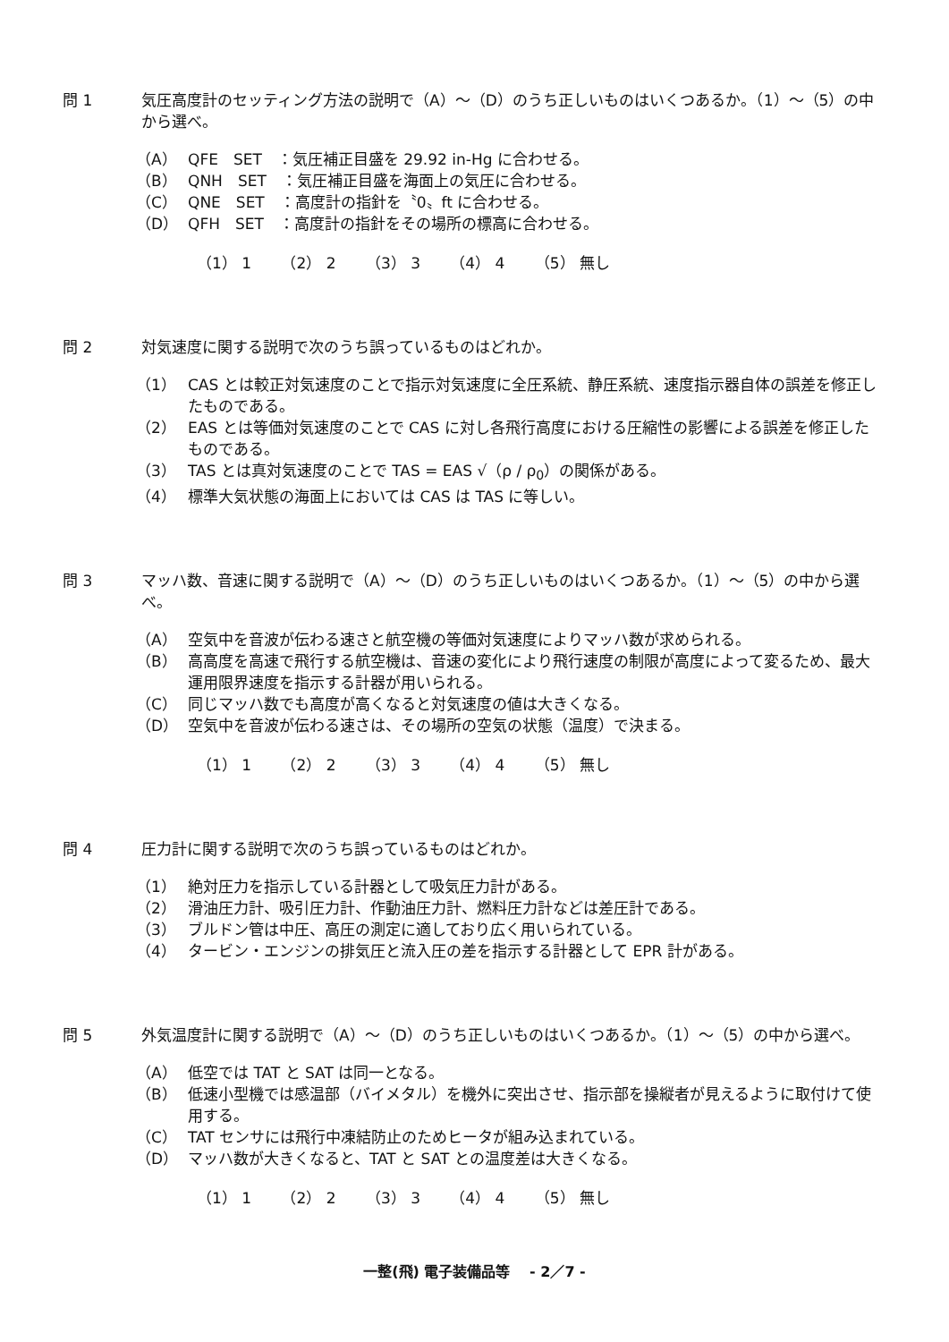問 1 気圧高度計のセッティング方法の説明で（A）～（D）のうち正しいものはいくつあるか。（1）～（5）の中から選べ。
（A） QFE　SET　：気圧補正目盛を 29.92 in-Hg に合わせる。
（B） QNH　SET　：気圧補正目盛を海面上の気圧に合わせる。
（C） QNE　SET　：高度計の指針を〝0〟ft に合わせる。
（D） QFH　SET　：高度計の指針をその場所の標高に合わせる。
（1） 1 （2） 2 （3） 3 （4） 4 （5） 無し
問 2 対気速度に関する説明で次のうち誤っているものはどれか。
（1） CAS とは較正対気速度のことで指示対気速度に全圧系統、静圧系統、速度指示器自体の誤差を修正したものである。
（2） EAS とは等価対気速度のことで CAS に対し各飛行高度における圧縮性の影響による誤差を修正したものである。
（3） TAS とは真対気速度のことで TAS = EAS √（ρ / ρ<sub>0</sub>）の関係がある。
（4） 標準大気状態の海面上においては CAS は TAS に等しい。
問 3 マッハ数、音速に関する説明で（A）～（D）のうち正しいものはいくつあるか。（1）～（5）の中から選べ。
（A） 空気中を音波が伝わる速さと航空機の等価対気速度によりマッハ数が求められる。
（B） 高高度を高速で飛行する航空機は、音速の変化により飛行速度の制限が高度によって変るため、最大運用限界速度を指示する計器が用いられる。
（C） 同じマッハ数でも高度が高くなると対気速度の値は大きくなる。
（D） 空気中を音波が伝わる速さは、その場所の空気の状態（温度）で決まる。
（1） 1 （2） 2 （3） 3 （4） 4 （5） 無し
問 4 圧力計に関する説明で次のうち誤っているものはどれか。
（1） 絶対圧力を指示している計器として吸気圧力計がある。
（2） 滑油圧力計、吸引圧力計、作動油圧力計、燃料圧力計などは差圧計である。
（3） ブルドン管は中圧、高圧の測定に適しており広く用いられている。
（4） タービン・エンジンの排気圧と流入圧の差を指示する計器として EPR 計がある。
問 5 外気温度計に関する説明で（A）～（D）のうち正しいものはいくつあるか。（1）～（5）の中から選べ。
（A） 低空では TAT と SAT は同一となる。
（B） 低速小型機では感温部（バイメタル）を機外に突出させ、指示部を操縦者が見えるように取付けて使用する。
（C） TAT センサには飛行中凍結防止のためヒータが組み込まれている。
（D） マッハ数が大きくなると、TAT と SAT との温度差は大きくなる。
（1） 1 （2） 2 （3） 3 （4） 4 （5） 無し
一整(飛) 電子装備品等　 - 2／7 -